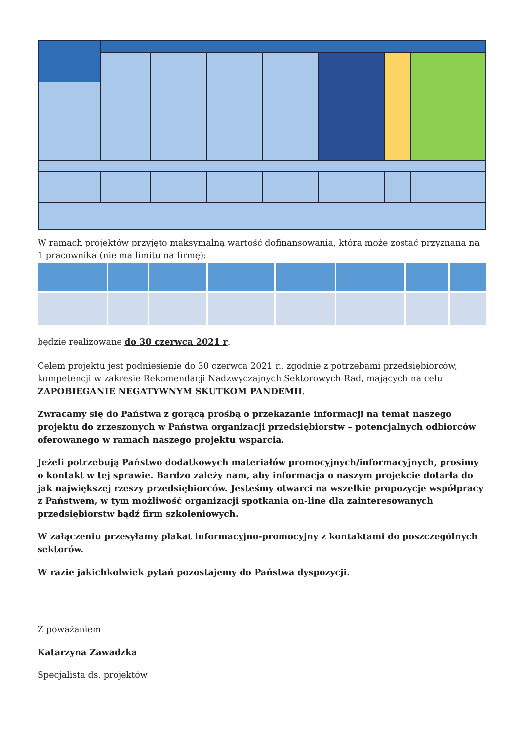W ramach projektów przyjęto maksymalną wartość dofinansowania, która może zostać przyznana na 1 pracownika (nie ma limitu na firmę):
będzie realizowane do 30 czerwca 2021 r.
Celem projektu jest podniesienie do 30 czerwca 2021 r., zgodnie z potrzebami przedsiębiorców, kompetencji w zakresie Rekomendacji Nadzwyczajnych Sektorowych Rad, mających na celu ZAPOBIEGANIE NEGATYWNYM SKUTKOM PANDEMII.
Zwracamy się do Państwa z gorącą prośbą o przekazanie informacji na temat naszego projektu do zrzeszonych w Państwa organizacji przedsiębiorstw – potencjalnych odbiorców oferowanego w ramach naszego projektu wsparcia.
Jeżeli potrzebują Państwo dodatkowych materiałów promocyjnych/informacyjnych, prosimy o kontakt w tej sprawie. Bardzo zależy nam, aby informacja o naszym projekcie dotarła do jak największej rzeszy przedsiębiorców. Jesteśmy otwarci na wszelkie propozycje współpracy z Państwem, w tym możliwość organizacji spotkania on-line dla zainteresowanych przedsiębiorstw bądź firm szkoleniowych.
W załączeniu przesyłamy plakat informacyjno-promocyjny z kontaktami do poszczególnych sektorów.
W razie jakichkolwiek pytań pozostajemy do Państwa dyspozycji.
Z poważaniem
Katarzyna Zawadzka
Specjalista ds. projektów